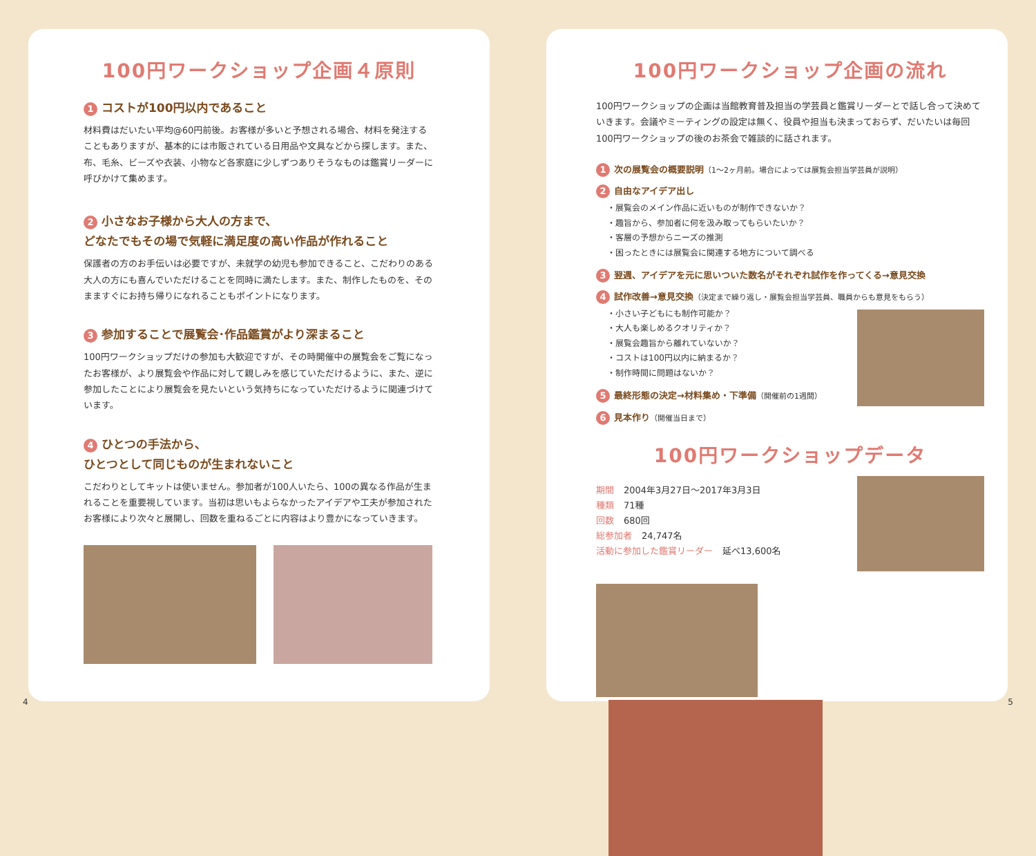100円ワークショップ企画４原則
1 コストが100円以内であること
材料費はだいたい平均@60円前後。お客様が多いと予想される場合、材料を発注することもありますが、基本的には市販されている日用品や文具などから探します。また、布、毛糸、ビーズや衣装、小物など各家庭に少しずつありそうなものは鑑賞リーダーに呼びかけて集めます。
2 小さなお子様から大人の方まで、
どなたでもその場で気軽に満足度の高い作品が作れること
保護者の方のお手伝いは必要ですが、未就学の幼児も参加できること、こだわりのある大人の方にも喜んでいただけることを同時に満たします。また、制作したものを、そのまますぐにお持ち帰りになれることもポイントになります。
3 参加することで展覧会･作品鑑賞がより深まること
100円ワークショップだけの参加も大歓迎ですが、その時開催中の展覧会をご覧になったお客様が、より展覧会や作品に対して親しみを感じていただけるように、また、逆に参加したことにより展覧会を見たいという気持ちになっていただけるように関連づけています。
4 ひとつの手法から、
ひとつとして同じものが生まれないこと
こだわりとしてキットは使いません。参加者が100人いたら、100の異なる作品が生まれることを重要視しています。当初は思いもよらなかったアイデアや工夫が参加されたお客様により次々と展開し、回数を重ねるごとに内容はより豊かになっていきます。
4
100円ワークショップ企画の流れ
100円ワークショップの企画は当館教育普及担当の学芸員と鑑賞リーダーとで話し合って決めていきます。会議やミーティングの設定は無く、役員や担当も決まっておらず、だいたいは毎回100円ワークショップの後のお茶会で雑談的に話されます。
1 次の展覧会の概要説明（1〜2ヶ月前。場合によっては展覧会担当学芸員が説明）
2 自由なアイデア出し
・展覧会のメイン作品に近いものが制作できないか？
・趣旨から、参加者に何を汲み取ってもらいたいか？
・客層の予想からニーズの推測
・困ったときには展覧会に関連する地方について調べる
3 翌週、アイデアを元に思いついた数名がそれぞれ試作を作ってくる→意見交換
4 試作改善→意見交換（決定まで繰り返し・展覧会担当学芸員、職員からも意見をもらう）
・小さい子どもにも制作可能か？
・大人も楽しめるクオリティか？
・展覧会趣旨から離れていないか？
・コストは100円以内に納まるか？
・制作時間に問題はないか？
5 最終形態の決定→材料集め・下準備（開催前の1週間）
6 見本作り（開催当日まで）
100円ワークショップデータ
期間 2004年3月27日〜2017年3月3日
種類 71種
回数 680回
総参加者 24,747名
活動に参加した鑑賞リーダー 延べ13,600名
5